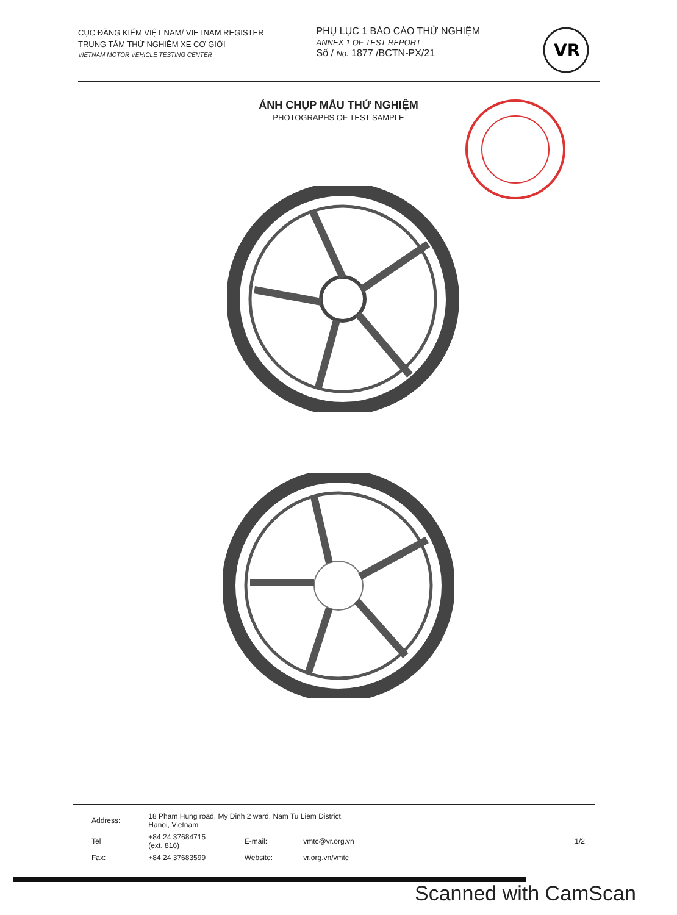CỤC ĐĂNG KIỂM VIỆT NAM/ VIETNAM REGISTER
TRUNG TÂM THỬ NGHIỆM XE CƠ GIỚI
VIETNAM MOTOR VEHICLE TESTING CENTER
PHỤ LỤC 1 BÁO CÁO THỬ NGHIỆM
ANNEX 1 OF TEST REPORT
Số / No. 1877 /BCTN-PX/21
VR
ẢNH CHỤP MẪU THỬ NGHIỆM
PHOTOGRAPHS OF TEST SAMPLE
| Address: | 18 Pham Hung road, My Dinh 2 ward, Nam Tu Liem District, Hanoi, Vietnam | | | |
| Tel | +84 24 37684715 (ext. 816) | E-mail: | vmtc@vr.org.vn | 1/2 |
| Fax: | +84 24 37683599 | Website: | vr.org.vn/vmtc | |
Scanned with CamScan